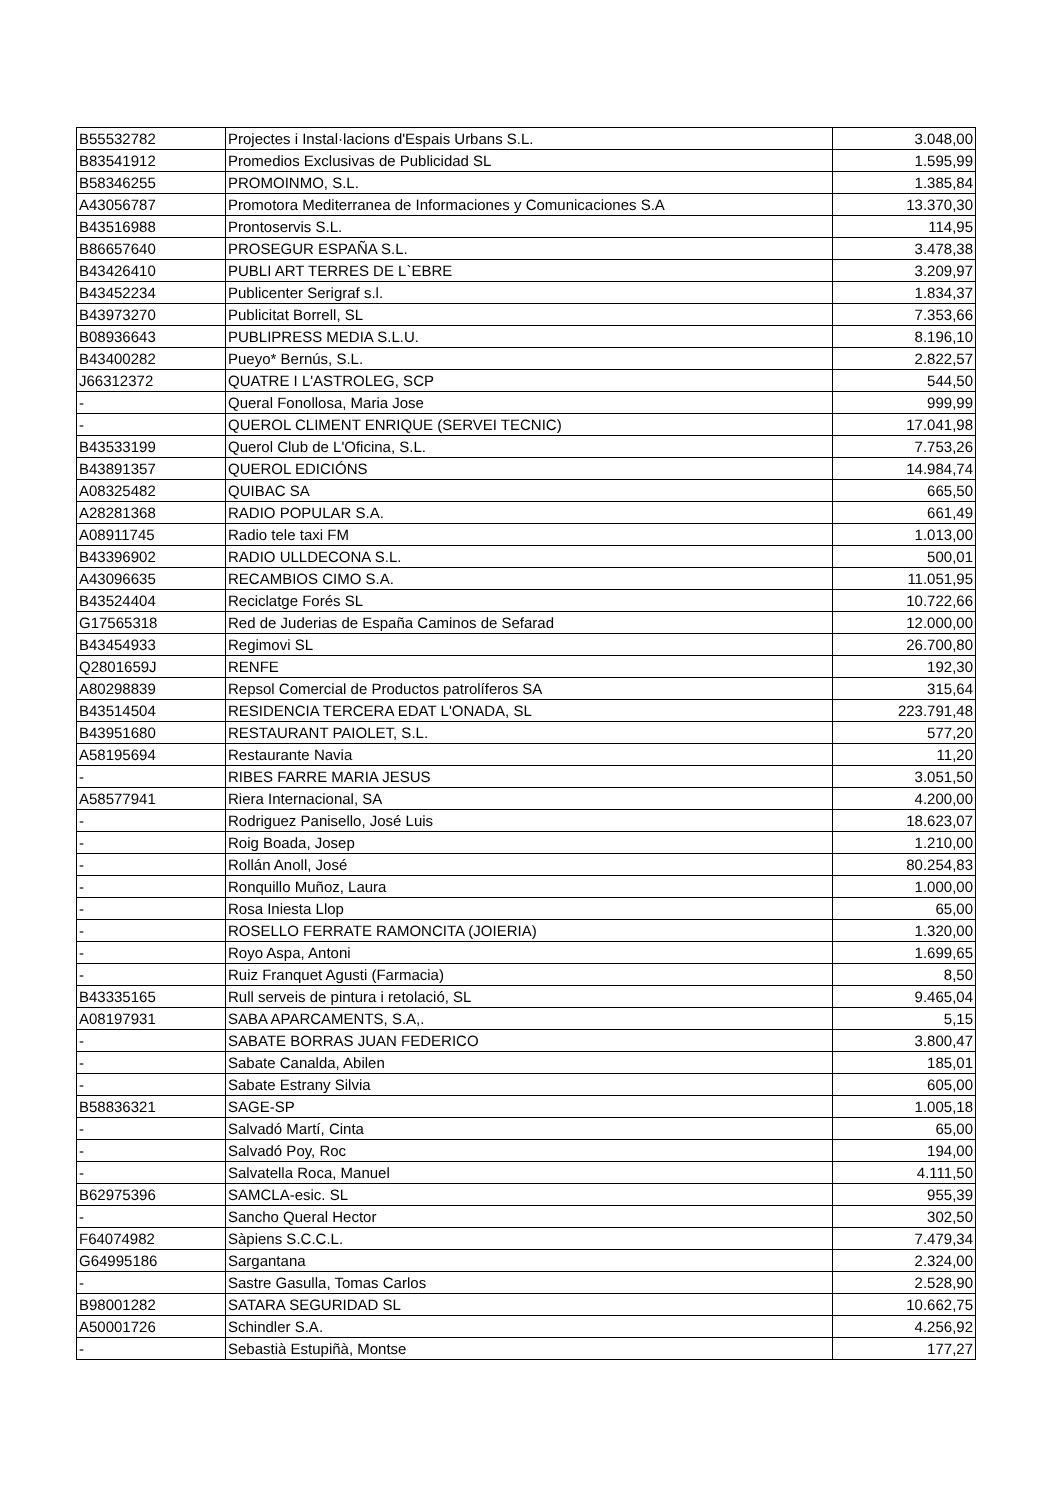| B55532782 | Projectes i Instal·lacions d'Espais Urbans S.L. | 3.048,00 |
| B83541912 | Promedios Exclusivas de Publicidad SL | 1.595,99 |
| B58346255 | PROMOINMO, S.L. | 1.385,84 |
| A43056787 | Promotora Mediterranea de Informaciones y Comunicaciones S.A | 13.370,30 |
| B43516988 | Prontoservis S.L. | 114,95 |
| B86657640 | PROSEGUR ESPAÑA S.L. | 3.478,38 |
| B43426410 | PUBLI ART TERRES DE L`EBRE | 3.209,97 |
| B43452234 | Publicenter Serigraf s.l. | 1.834,37 |
| B43973270 | Publicitat Borrell, SL | 7.353,66 |
| B08936643 | PUBLIPRESS MEDIA S.L.U. | 8.196,10 |
| B43400282 | Pueyo* Bernús, S.L. | 2.822,57 |
| J66312372 | QUATRE I L'ASTROLEG, SCP | 544,50 |
| - | Queral Fonollosa, Maria Jose | 999,99 |
| - | QUEROL CLIMENT ENRIQUE (SERVEI TECNIC) | 17.041,98 |
| B43533199 | Querol Club de L'Oficina, S.L. | 7.753,26 |
| B43891357 | QUEROL EDICIÓNS | 14.984,74 |
| A08325482 | QUIBAC SA | 665,50 |
| A28281368 | RADIO POPULAR S.A. | 661,49 |
| A08911745 | Radio tele taxi FM | 1.013,00 |
| B43396902 | RADIO ULLDECONA S.L. | 500,01 |
| A43096635 | RECAMBIOS CIMO S.A. | 11.051,95 |
| B43524404 | Reciclatge Forés SL | 10.722,66 |
| G17565318 | Red de Juderias de España Caminos de Sefarad | 12.000,00 |
| B43454933 | Regimovi SL | 26.700,80 |
| Q2801659J | RENFE | 192,30 |
| A80298839 | Repsol Comercial de Productos patrolíferos SA | 315,64 |
| B43514504 | RESIDENCIA TERCERA EDAT L'ONADA, SL | 223.791,48 |
| B43951680 | RESTAURANT PAIOLET, S.L. | 577,20 |
| A58195694 | Restaurante Navia | 11,20 |
| - | RIBES FARRE MARIA JESUS | 3.051,50 |
| A58577941 | Riera Internacional, SA | 4.200,00 |
| - | Rodriguez Panisello, José Luis | 18.623,07 |
| - | Roig Boada, Josep | 1.210,00 |
| - | Rollán Anoll, José | 80.254,83 |
| - | Ronquillo Muñoz, Laura | 1.000,00 |
| - | Rosa Iniesta Llop | 65,00 |
| - | ROSELLO FERRATE RAMONCITA (JOIERIA) | 1.320,00 |
| - | Royo Aspa, Antoni | 1.699,65 |
| - | Ruiz Franquet Agusti (Farmacia) | 8,50 |
| B43335165 | Rull serveis de pintura i retolació, SL | 9.465,04 |
| A08197931 | SABA APARCAMENTS, S.A,. | 5,15 |
| - | SABATE BORRAS JUAN FEDERICO | 3.800,47 |
| - | Sabate Canalda, Abilen | 185,01 |
| - | Sabate Estrany Silvia | 605,00 |
| B58836321 | SAGE-SP | 1.005,18 |
| - | Salvadó Martí, Cinta | 65,00 |
| - | Salvadó Poy, Roc | 194,00 |
| - | Salvatella Roca, Manuel | 4.111,50 |
| B62975396 | SAMCLA-esic. SL | 955,39 |
| - | Sancho Queral Hector | 302,50 |
| F64074982 | Sàpiens S.C.C.L. | 7.479,34 |
| G64995186 | Sargantana | 2.324,00 |
| - | Sastre Gasulla, Tomas Carlos | 2.528,90 |
| B98001282 | SATARA SEGURIDAD SL | 10.662,75 |
| A50001726 | Schindler S.A. | 4.256,92 |
| - | Sebastià Estupiñà, Montse | 177,27 |